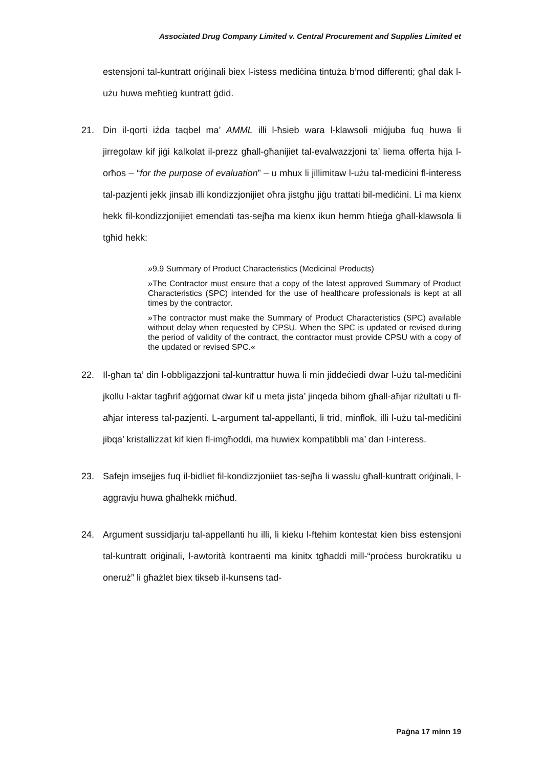Associated Drug Company Limited v. Central Procurement and Supplies Limited et
estensjoni tal-kuntratt oriġinali biex l-istess mediċina tintuża b’mod differenti; għal dak l-użu huwa meħtieġ kuntratt ġdid.
21. Din il-qorti iżda taqbel ma’ AMML illi l-ħsieb wara l-klawsoli miġjuba fuq huwa li jirregolaw kif jiġi kalkolat il-prezz għall-għanijiet tal-evalwazzjoni ta’ liema offerta hija l-orħos – “for the purpose of evaluation” – u mhux li jillimitaw l-użu tal-mediċini fl-interess tal-pazjenti jekk jinsab illi kondizz­jonijiet oħra jistgħu jiġu trattati bil-mediċini. Li ma kienx hekk fil-kondizz­jonijiet emendati tas-sejħa ma kienx ikun hemm ħtieġa għall-klawsola li tgħid hekk:
»9.9 Summary of Product Characteristics (Medicinal Products)
»The Contractor must ensure that a copy of the latest approved Summary of Product Characteristics (SPC) intended for the use of healthcare professionals is kept at all times by the contractor.
»The contractor must make the Summary of Product Characteristics (SPC) available without delay when requested by CPSU. When the SPC is updated or revised during the period of validity of the contract, the contractor must provide CPSU with a copy of the updated or revised SPC.«
22. Il-għan ta’ din l-obbligazzjoni tal-kuntrattur huwa li min jiddeċiedi dwar l-użu tal-mediċini jkollu l-aktar tagħrif aġġornat dwar kif u meta jista’ jinqeda bihom għall-aħjar riżultati u fl-aħjar interess tal-pazjenti. L-argument tal-appellanti, li trid, minflok, illi l-użu tal-mediċini jibqa’ kristallizzat kif kien fl-imgħoddi, ma huwiex kompatibbli ma’ dan l-interess.
23. Safejn imsejjes fuq il-bidliet fil-kondizzjoniiet tas-sejħa li wasslu għall-kuntratt oriġinali, l-aggravju huwa għalhekk miċħud.
24. Argument sussidjarju tal-appellanti hu illi, li kieku l-ftehim kontestat kien biss estensjoni tal-kuntratt oriġinali, l-awtorità kontraenti ma kinitx tgħaddi mill-“proċess burokratiku u oneruż” li għażlet biex tikseb il-kunsens tad-
Paġna 17 minn 19